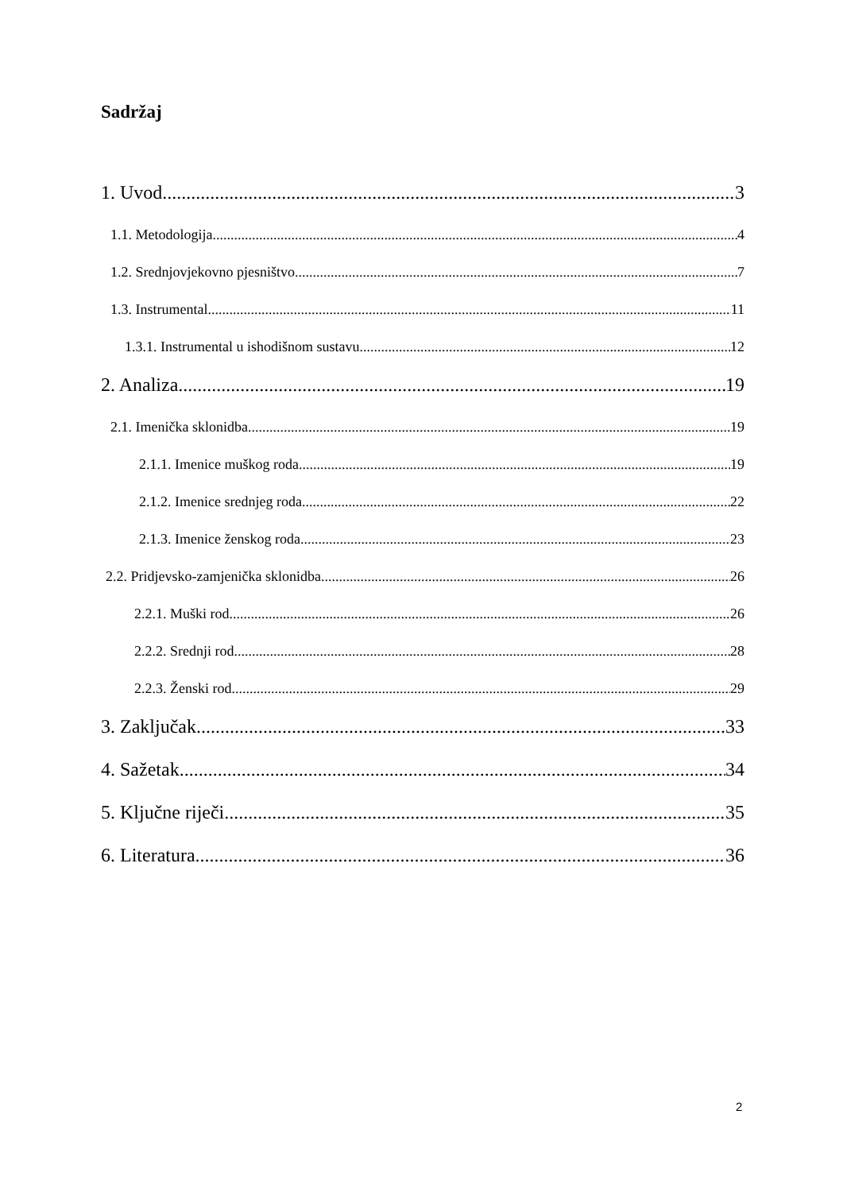Sadržaj
1. Uvod 3
1.1. Metodologija 4
1.2. Srednjovjekovno pjesništvo 7
1.3. Instrumental 11
1.3.1. Instrumental u ishodišnom sustavu 12
2. Analiza 19
2.1. Imenička sklonidba 19
2.1.1. Imenice muškog roda 19
2.1.2. Imenice srednjeg roda 22
2.1.3. Imenice ženskog roda 23
2.2. Pridjevsko-zamjenička sklonidba 26
2.2.1. Muški rod 26
2.2.2. Srednji rod 28
2.2.3. Ženski rod 29
3. Zaključak 33
4. Sažetak 34
5. Ključne riječi 35
6. Literatura 36
2